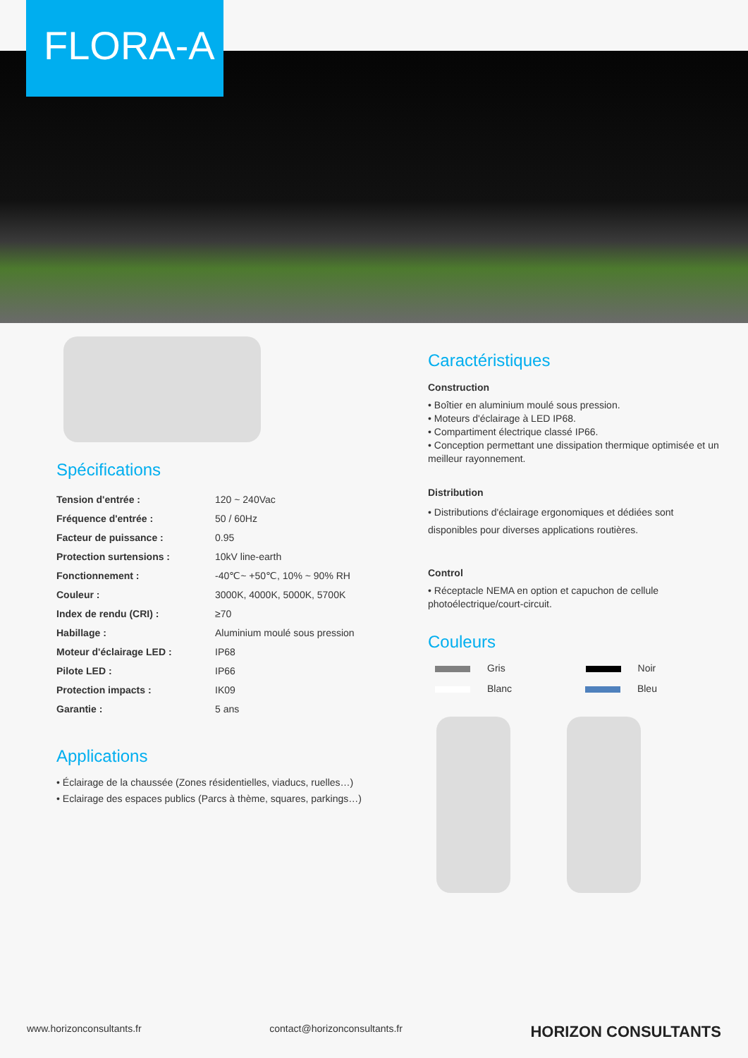FLORA-A
Spécifications
| Tension d'entrée : | 120 ~ 240Vac |
| Fréquence d'entrée : | 50 / 60Hz |
| Facteur de puissance : | 0.95 |
| Protection surtensions : | 10kV line-earth |
| Fonctionnement : | -40℃~ +50℃, 10% ~ 90% RH |
| Couleur : | 3000K, 4000K, 5000K, 5700K |
| Index de rendu (CRI) : | ≥70 |
| Habillage : | Aluminium moulé sous pression |
| Moteur d'éclairage LED : | IP68 |
| Pilote LED : | IP66 |
| Protection impacts : | IK09 |
| Garantie : | 5 ans |
Applications
• Éclairage de la chaussée (Zones résidentielles, viaducs, ruelles…)
• Eclairage des espaces publics (Parcs à thème, squares, parkings…)
Caractéristiques
Construction
• Boîtier en aluminium moulé sous pression.
• Moteurs d'éclairage à LED IP68.
• Compartiment électrique classé IP66.
• Conception permettant une dissipation thermique optimisée et un meilleur rayonnement.
Distribution
• Distributions d'éclairage ergonomiques et dédiées sont disponibles pour diverses applications routières.
Control
• Réceptacle NEMA en option et capuchon de cellule photoélectrique/court-circuit.
Couleurs
Gris Noir
Blanc Bleu
www.horizonconsultants.fr contact@horizonconsultants.fr HORIZON CONSULTANTS